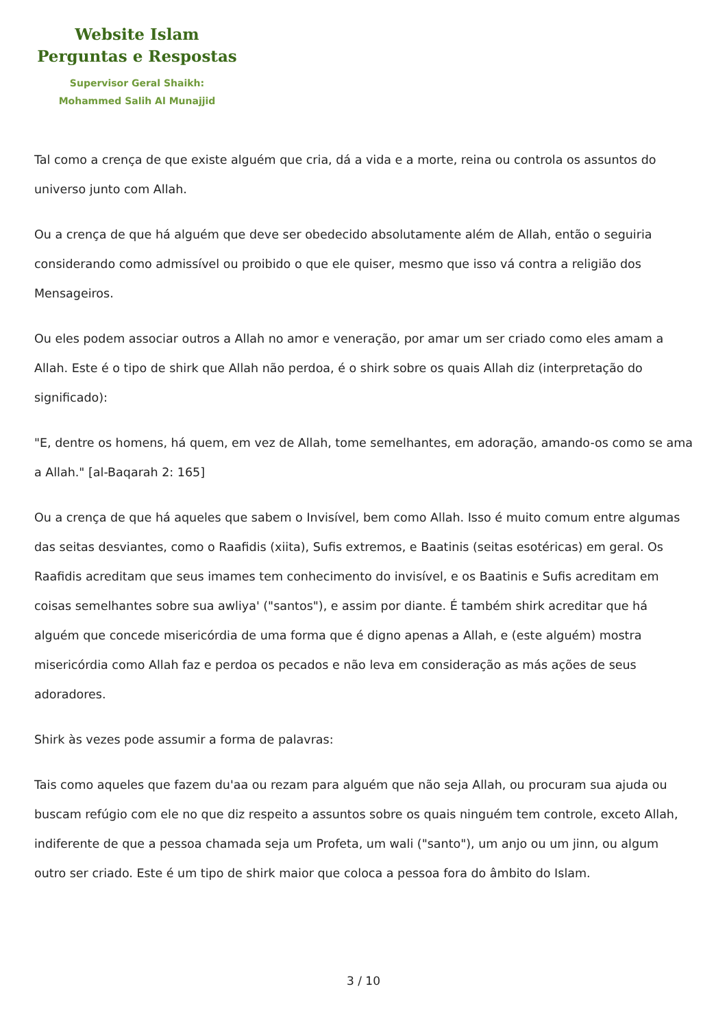Website Islam
Perguntas e Respostas
Supervisor Geral Shaikh:
Mohammed Salih Al Munajjid
Tal como a crença de que existe alguém que cria, dá a vida e a morte, reina ou controla os assuntos do universo junto com Allah.
Ou a crença de que há alguém que deve ser obedecido absolutamente além de Allah, então o seguiria considerando como admissível ou proibido o que ele quiser, mesmo que isso vá contra a religião dos Mensageiros.
Ou eles podem associar outros a Allah no amor e veneração, por amar um ser criado como eles amam a Allah. Este é o tipo de shirk que Allah não perdoa, é o shirk sobre os quais Allah diz (interpretação do significado):
"E, dentre os homens, há quem, em vez de Allah, tome semelhantes, em adoração, amando-os como se ama a Allah." [al-Baqarah 2: 165]
Ou a crença de que há aqueles que sabem o Invisível, bem como Allah. Isso é muito comum entre algumas das seitas desviantes, como o Raafidis (xiita), Sufis extremos, e Baatinis (seitas esotéricas) em geral. Os Raafidis acreditam que seus imames tem conhecimento do invisível, e os Baatinis e Sufis acreditam em coisas semelhantes sobre sua awliya' ("santos"), e assim por diante. É também shirk acreditar que há alguém que concede misericórdia de uma forma que é digno apenas a Allah, e (este alguém) mostra misericórdia como Allah faz e perdoa os pecados e não leva em consideração as más ações de seus adoradores.
Shirk às vezes pode assumir a forma de palavras:
Tais como aqueles que fazem du'aa ou rezam para alguém que não seja Allah, ou procuram sua ajuda ou buscam refúgio com ele no que diz respeito a assuntos sobre os quais ninguém tem controle, exceto Allah, indiferente de que a pessoa chamada seja um Profeta, um wali ("santo"), um anjo ou um jinn, ou algum outro ser criado. Este é um tipo de shirk maior que coloca a pessoa fora do âmbito do Islam.
3 / 10